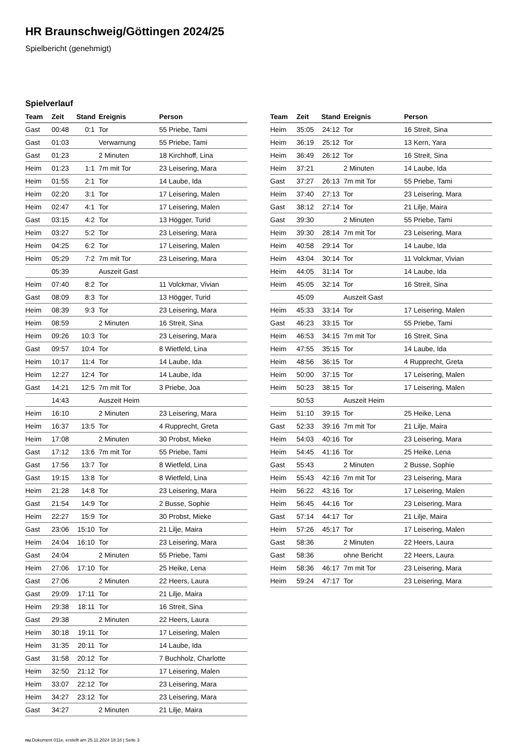HR Braunschweig/Göttingen 2024/25
Spielbericht (genehmigt)
Spielverlauf
| Team | Zeit | Stand | Ereignis | Person |
| --- | --- | --- | --- | --- |
| Gast | 00:48 | 0:1 | Tor | 55 Priebe, Tami |
| Gast | 01:03 | | Verwarnung | 55 Priebe, Tami |
| Gast | 01:23 | | 2 Minuten | 18 Kirchhoff, Lina |
| Heim | 01:23 | 1:1 | 7m mit Tor | 23 Leisering, Mara |
| Heim | 01:55 | 2:1 | Tor | 14 Laube, Ida |
| Heim | 02:20 | 3:1 | Tor | 17 Leisering, Malen |
| Heim | 02:47 | 4:1 | Tor | 17 Leisering, Malen |
| Gast | 03:15 | 4:2 | Tor | 13 Högger, Turid |
| Heim | 03:27 | 5:2 | Tor | 23 Leisering, Mara |
| Heim | 04:25 | 6:2 | Tor | 17 Leisering, Malen |
| Heim | 05:29 | 7:2 | 7m mit Tor | 23 Leisering, Mara |
| | 05:39 | | Auszeit Gast | |
| Heim | 07:40 | 8:2 | Tor | 11 Volckmar, Vivian |
| Gast | 08:09 | 8:3 | Tor | 13 Högger, Turid |
| Heim | 08:39 | 9:3 | Tor | 23 Leisering, Mara |
| Heim | 08:59 | | 2 Minuten | 16 Streit, Sina |
| Heim | 09:26 | 10:3 | Tor | 23 Leisering, Mara |
| Gast | 09:57 | 10:4 | Tor | 8 Wietfeld, Lina |
| Heim | 10:17 | 11:4 | Tor | 14 Laube, Ida |
| Heim | 12:27 | 12:4 | Tor | 14 Laube, Ida |
| Gast | 14:21 | 12:5 | 7m mit Tor | 3 Priebe, Joa |
| | 14:43 | | Auszeit Heim | |
| Heim | 16:10 | | 2 Minuten | 23 Leisering, Mara |
| Heim | 16:37 | 13:5 | Tor | 4 Rupprecht, Greta |
| Heim | 17:08 | | 2 Minuten | 30 Probst, Mieke |
| Gast | 17:12 | 13:6 | 7m mit Tor | 55 Priebe, Tami |
| Gast | 17:56 | 13:7 | Tor | 8 Wietfeld, Lina |
| Gast | 19:15 | 13:8 | Tor | 8 Wietfeld, Lina |
| Heim | 21:28 | 14:8 | Tor | 23 Leisering, Mara |
| Gast | 21:54 | 14:9 | Tor | 2 Busse, Sophie |
| Heim | 22:27 | 15:9 | Tor | 30 Probst, Mieke |
| Gast | 23:06 | 15:10 | Tor | 21 Lilje, Maira |
| Heim | 24:04 | 16:10 | Tor | 23 Leisering, Mara |
| Gast | 24:04 | | 2 Minuten | 55 Priebe, Tami |
| Heim | 27:06 | 17:10 | Tor | 25 Heike, Lena |
| Gast | 27:06 | | 2 Minuten | 22 Heers, Laura |
| Gast | 29:09 | 17:11 | Tor | 21 Lilje, Maira |
| Heim | 29:38 | 18:11 | Tor | 16 Streit, Sina |
| Gast | 29:38 | | 2 Minuten | 22 Heers, Laura |
| Heim | 30:18 | 19:11 | Tor | 17 Leisering, Malen |
| Heim | 31:35 | 20:11 | Tor | 14 Laube, Ida |
| Gast | 31:58 | 20:12 | Tor | 7 Buchholz, Charlotte |
| Heim | 32:50 | 21:12 | Tor | 17 Leisering, Malen |
| Heim | 33:07 | 22:12 | Tor | 23 Leisering, Mara |
| Heim | 34:27 | 23:12 | Tor | 23 Leisering, Mara |
| Gast | 34:27 | | 2 Minuten | 21 Lilje, Maira |
| Team | Zeit | Stand | Ereignis | Person |
| --- | --- | --- | --- | --- |
| Heim | 35:05 | 24:12 | Tor | 16 Streit, Sina |
| Heim | 36:19 | 25:12 | Tor | 13 Kern, Yara |
| Heim | 36:49 | 26:12 | Tor | 16 Streit, Sina |
| Heim | 37:21 | | 2 Minuten | 14 Laube, Ida |
| Gast | 37:27 | 26:13 | 7m mit Tor | 55 Priebe, Tami |
| Heim | 37:40 | 27:13 | Tor | 23 Leisering, Mara |
| Gast | 38:12 | 27:14 | Tor | 21 Lilje, Maira |
| Gast | 39:30 | | 2 Minuten | 55 Priebe, Tami |
| Heim | 39:30 | 28:14 | 7m mit Tor | 23 Leisering, Mara |
| Heim | 40:58 | 29:14 | Tor | 14 Laube, Ida |
| Heim | 43:04 | 30:14 | Tor | 11 Volckmar, Vivian |
| Heim | 44:05 | 31:14 | Tor | 14 Laube, Ida |
| Heim | 45:05 | 32:14 | Tor | 16 Streit, Sina |
| | 45:09 | | Auszeit Gast | |
| Heim | 45:33 | 33:14 | Tor | 17 Leisering, Malen |
| Gast | 46:23 | 33:15 | Tor | 55 Priebe, Tami |
| Heim | 46:53 | 34:15 | 7m mit Tor | 16 Streit, Sina |
| Heim | 47:55 | 35:15 | Tor | 14 Laube, Ida |
| Heim | 48:56 | 36:15 | Tor | 4 Rupprecht, Greta |
| Heim | 50:00 | 37:15 | Tor | 17 Leisering, Malen |
| Heim | 50:23 | 38:15 | Tor | 17 Leisering, Malen |
| | 50:53 | | Auszeit Heim | |
| Heim | 51:10 | 39:15 | Tor | 25 Heike, Lena |
| Gast | 52:33 | 39:16 | 7m mit Tor | 21 Lilje, Maira |
| Heim | 54:03 | 40:16 | Tor | 23 Leisering, Mara |
| Heim | 54:45 | 41:16 | Tor | 25 Heike, Lena |
| Gast | 55:43 | | 2 Minuten | 2 Busse, Sophie |
| Heim | 55:43 | 42:16 | 7m mit Tor | 23 Leisering, Mara |
| Heim | 56:22 | 43:16 | Tor | 17 Leisering, Malen |
| Heim | 56:45 | 44:16 | Tor | 23 Leisering, Mara |
| Gast | 57:14 | 44:17 | Tor | 21 Lilje, Maira |
| Heim | 57:26 | 45:17 | Tor | 17 Leisering, Malen |
| Gast | 58:36 | | 2 Minuten | 22 Heers, Laura |
| Gast | 58:36 | | ohne Bericht | 22 Heers, Laura |
| Heim | 58:36 | 46:17 | 7m mit Tor | 23 Leisering, Mara |
| Heim | 59:24 | 47:17 | Tor | 23 Leisering, Mara |
nu.Dokument 011e, erstellt am 25.11.2024 18:18 | Seite 3